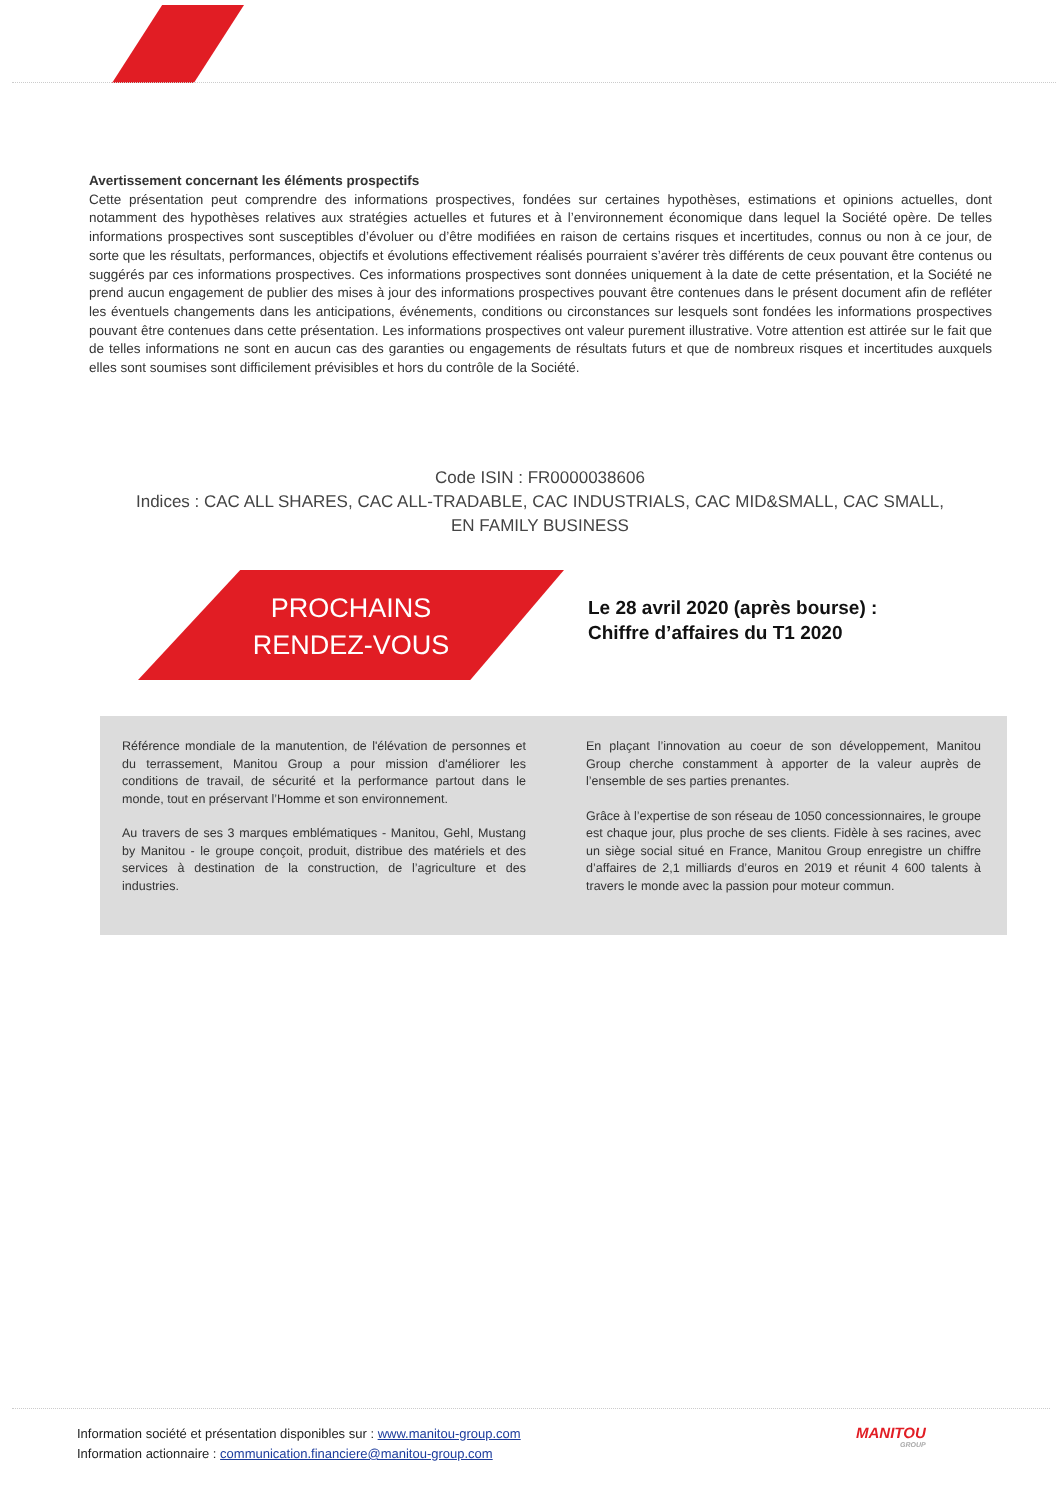Avertissement concernant les éléments prospectifs
Cette présentation peut comprendre des informations prospectives, fondées sur certaines hypothèses, estimations et opinions actuelles, dont notamment des hypothèses relatives aux stratégies actuelles et futures et à l’environnement économique dans lequel la Société opère. De telles informations prospectives sont susceptibles d’évoluer ou d’être modifiées en raison de certains risques et incertitudes, connus ou non à ce jour, de sorte que les résultats, performances, objectifs et évolutions effectivement réalisés pourraient s’avérer très différents de ceux pouvant être contenus ou suggérés par ces informations prospectives. Ces informations prospectives sont données uniquement à la date de cette présentation, et la Société ne prend aucun engagement de publier des mises à jour des informations prospectives pouvant être contenues dans le présent document afin de refléter les éventuels changements dans les anticipations, événements, conditions ou circonstances sur lesquels sont fondées les informations prospectives pouvant être contenues dans cette présentation. Les informations prospectives ont valeur purement illustrative. Votre attention est attirée sur le fait que de telles informations ne sont en aucun cas des garanties ou engagements de résultats futurs et que de nombreux risques et incertitudes auxquels elles sont soumises sont difficilement prévisibles et hors du contrôle de la Société.
Code ISIN : FR0000038606
Indices : CAC ALL SHARES, CAC ALL-TRADABLE, CAC INDUSTRIALS, CAC MID&SMALL, CAC SMALL,
EN FAMILY BUSINESS
PROCHAINS
RENDEZ-VOUS
Le 28 avril 2020 (après bourse) :
Chiffre d’affaires du T1 2020
Référence mondiale de la manutention, de l'élévation de personnes et du terrassement, Manitou Group a pour mission d'améliorer les conditions de travail, de sécurité et la performance partout dans le monde, tout en préservant l’Homme et son environnement.
Au travers de ses 3 marques emblématiques - Manitou, Gehl, Mustang by Manitou - le groupe conçoit, produit, distribue des matériels et des services à destination de la construction, de l’agriculture et des industries.
En plaçant l’innovation au coeur de son développement, Manitou Group cherche constamment à apporter de la valeur auprès de l’ensemble de ses parties prenantes.
Grâce à l’expertise de son réseau de 1050 concessionnaires, le groupe est chaque jour, plus proche de ses clients. Fidèle à ses racines, avec un siège social situé en France, Manitou Group enregistre un chiffre d’affaires de 2,1 milliards d’euros en 2019 et réunit 4 600 talents à travers le monde avec la passion pour moteur commun.
Information société et présentation disponibles sur : www.manitou-group.com
Information actionnaire : communication.financiere@manitou-group.com
MANITOU
GROUP